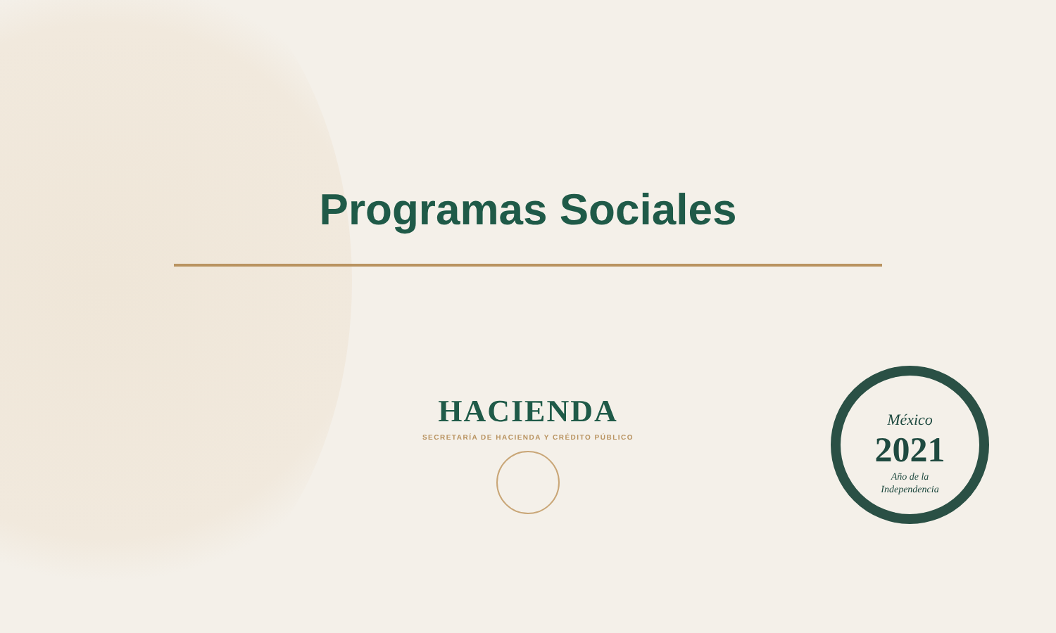Programas Sociales
HACIENDA
SECRETARÍA DE HACIENDA Y CRÉDITO PÚBLICO
México
2021
Año de la
Independencia